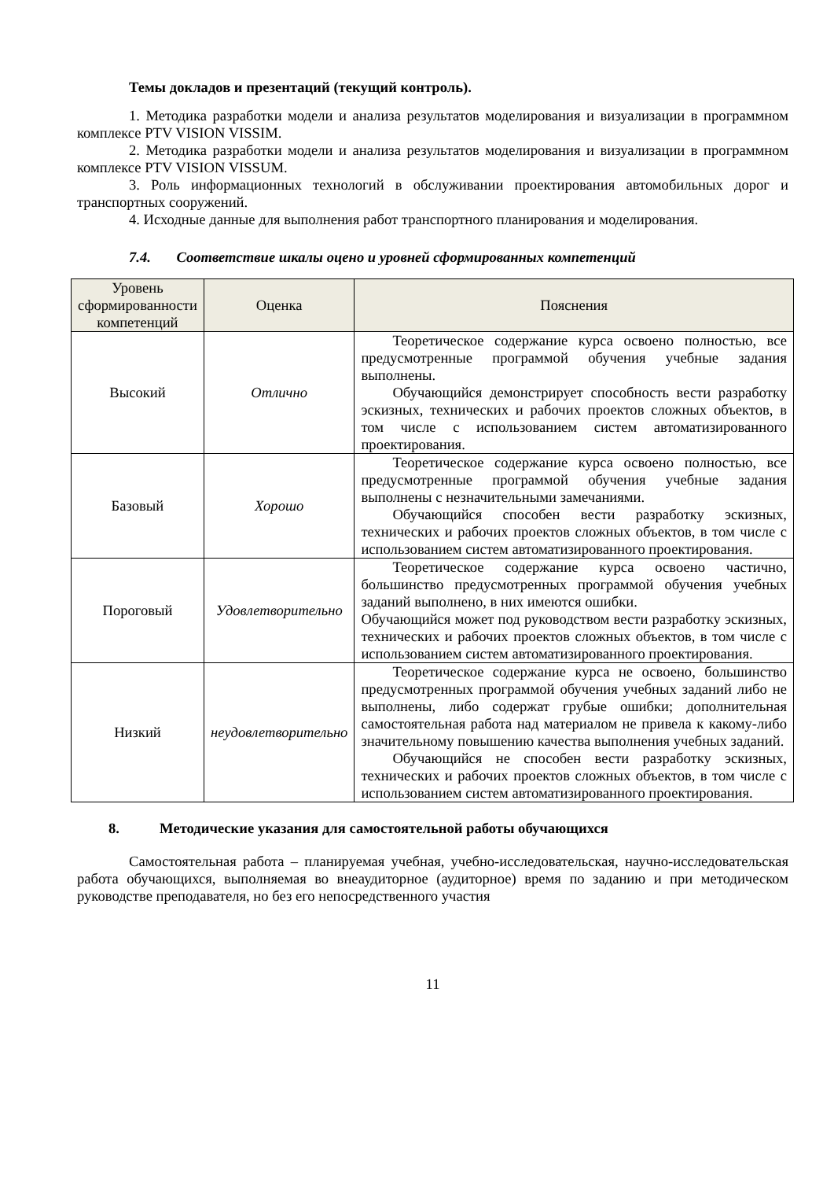Темы докладов и презентаций (текущий контроль).
1. Методика разработки модели и анализа результатов моделирования и визуализации в программном комплексе PTV VISION VISSIM.
2. Методика разработки модели и анализа результатов моделирования и визуализации в программном комплексе PTV VISION VISSUM.
3. Роль информационных технологий в обслуживании проектирования автомобильных дорог и транспортных сооружений.
4. Исходные данные для выполнения работ транспортного планирования и моделирования.
7.4. Соответствие шкалы оцено и уровней сформированных компетенций
| Уровень сформированности компетенций | Оценка | Пояснения |
| --- | --- | --- |
| Высокий | Отлично | Теоретическое содержание курса освоено полностью, все предусмотренные программой обучения учебные задания выполнены. Обучающийся демонстрирует способность вести разработку эскизных, технических и рабочих проектов сложных объектов, в том числе с использованием систем автоматизированного проектирования. |
| Базовый | Хорошо | Теоретическое содержание курса освоено полностью, все предусмотренные программой обучения учебные задания выполнены с незначительными замечаниями. Обучающийся способен вести разработку эскизных, технических и рабочих проектов сложных объектов, в том числе с использованием систем автоматизированного проектирования. |
| Пороговый | Удовлетворительно | Теоретическое содержание курса освоено частично, большинство предусмотренных программой обучения учебных заданий выполнено, в них имеются ошибки. Обучающийся может под руководством вести разработку эскизных, технических и рабочих проектов сложных объектов, в том числе с использованием систем автоматизированного проектирования. |
| Низкий | неудовлетворительно | Теоретическое содержание курса не освоено, большинство предусмотренных программой обучения учебных заданий либо не выполнены, либо содержат грубые ошибки; дополнительная самостоятельная работа над материалом не привела к какому-либо значительному повышению качества выполнения учебных заданий. Обучающийся не способен вести разработку эскизных, технических и рабочих проектов сложных объектов, в том числе с использованием систем автоматизированного проектирования. |
8. Методические указания для самостоятельной работы обучающихся
Самостоятельная работа – планируемая учебная, учебно-исследовательская, научно-исследовательская работа обучающихся, выполняемая во внеаудиторное (аудиторное) время по заданию и при методическом руководстве преподавателя, но без его непосредственного участия
11